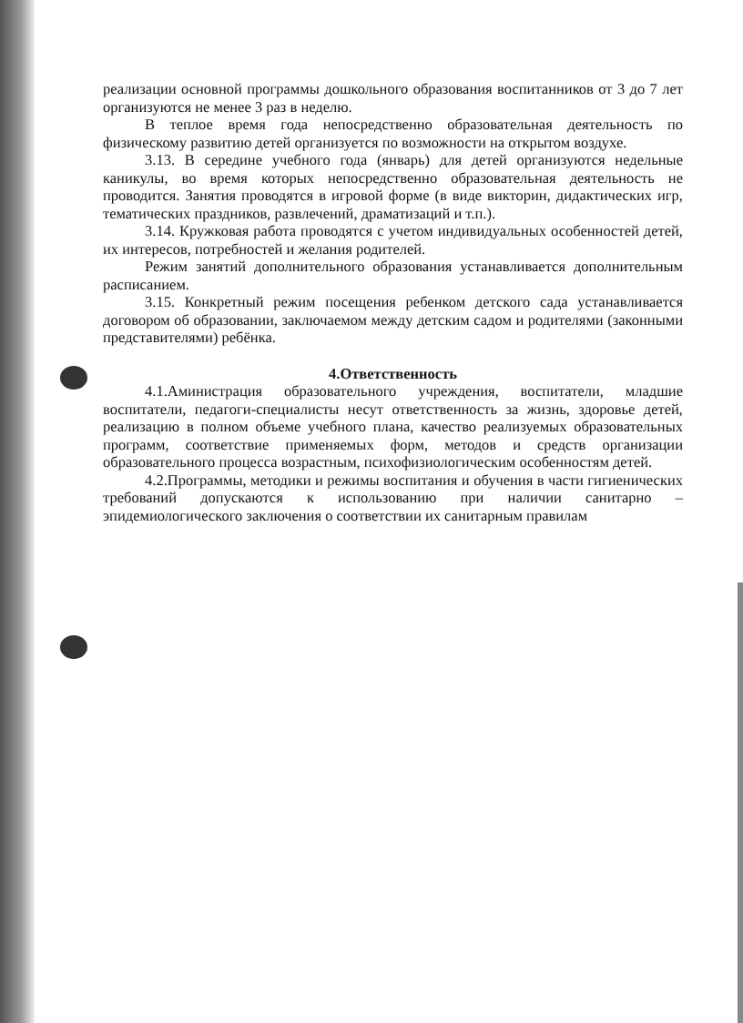реализации основной программы дошкольного образования воспитанников от 3 до 7 лет организуются не менее 3 раз в неделю.
В теплое время года непосредственно образовательная деятельность по физическому развитию детей организуется по возможности на открытом воздухе.
3.13. В середине учебного года (январь) для детей организуются недельные каникулы, во время которых непосредственно образовательная деятельность не проводится. Занятия проводятся в игровой форме (в виде викторин, дидактических игр, тематических праздников, развлечений, драматизаций и т.п.).
3.14. Кружковая работа проводятся с учетом индивидуальных особенностей детей, их интересов, потребностей и желания родителей.
Режим занятий дополнительного образования устанавливается дополнительным расписанием.
3.15. Конкретный режим посещения ребенком детского сада устанавливается договором об образовании, заключаемом между детским садом и родителями (законными представителями) ребёнка.
4.Ответственность
4.1.Аминистрация образовательного учреждения, воспитатели, младшие воспитатели, педагоги-специалисты несут ответственность за жизнь, здоровье детей, реализацию в полном объеме учебного плана, качество реализуемых образовательных программ, соответствие применяемых форм, методов и средств организации образовательного процесса возрастным, психофизиологическим особенностям детей.
4.2.Программы, методики и режимы воспитания и обучения в части гигиенических требований допускаются к использованию при наличии санитарно – эпидемиологического заключения о соответствии их санитарным правилам